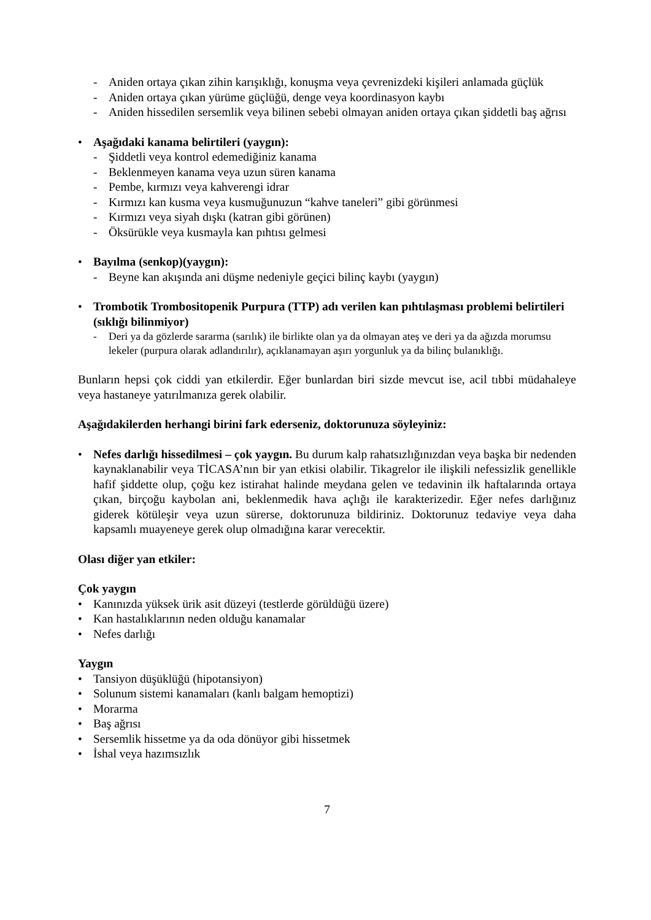- Aniden ortaya çıkan zihin karışıklığı, konuşma veya çevrenizdeki kişileri anlamada güçlük
- Aniden ortaya çıkan yürüme güçlüğü, denge veya koordinasyon kaybı
- Aniden hissedilen sersemlik veya bilinen sebebi olmayan aniden ortaya çıkan şiddetli baş ağrısı
• Aşağıdaki kanama belirtileri (yaygın):
- Şiddetli veya kontrol edemediğiniz kanama
- Beklenmeyen kanama veya uzun süren kanama
- Pembe, kırmızı veya kahverengi idrar
- Kırmızı kan kusma veya kusmuğunuzun “kahve taneleri” gibi görünmesi
- Kırmızı veya siyah dışkı (katran gibi görünen)
- Öksürükle veya kusmayla kan pıhtısı gelmesi
• Bayılma (senkop)(yaygın):
- Beyne kan akışında ani düşme nedeniyle geçici bilinç kaybı (yaygın)
• Trombotik Trombositopenik Purpura (TTP) adı verilen kan pıhtılaşması problemi belirtileri (sıklığı bilinmiyor)
- Deri ya da gözlerde sararma (sarılık) ile birlikte olan ya da olmayan ateş ve deri ya da ağızda morumsu lekeler (purpura olarak adlandırılır), açıklanamayan aşırı yorgunluk ya da bilinç bulanıklığı.
Bunların hepsi çok ciddi yan etkilerdir. Eğer bunlardan biri sizde mevcut ise, acil tıbbi müdahaleye veya hastaneye yatırılmanıza gerek olabilir.
Aşağıdakilerden herhangi birini fark ederseniz, doktorunuza söyleyiniz:
• Nefes darlığı hissedilmesi – çok yaygın. Bu durum kalp rahatsızlığınızdan veya başka bir nedenden kaynaklanabilir veya TİCASA’nın bir yan etkisi olabilir. Tikagrelor ile ilişkili nefessizlik genellikle hafif şiddette olup, çoğu kez istirahat halinde meydana gelen ve tedavinin ilk haftalarında ortaya çıkan, birçoğu kaybolan ani, beklenmedik hava açlığı ile karakterizedir. Eğer nefes darlığınız giderek kötüleşir veya uzun sürerse, doktorunuza bildiriniz. Doktorunuz tedaviye veya daha kapsamlı muayeneye gerek olup olmadığına karar verecektir.
Olası diğer yan etkiler:
Çok yaygın
• Kanınızda yüksek ürik asit düzeyi (testlerde görüldüğü üzere)
• Kan hastalıklarının neden olduğu kanamalar
• Nefes darlığı
Yaygın
• Tansiyon düşüklüğü (hipotansiyon)
• Solunum sistemi kanamaları (kanlı balgam hemoptizi)
• Morarma
• Baş ağrısı
• Sersemlik hissetme ya da oda dönüyor gibi hissetmek
• İshal veya hazımsızlık
7